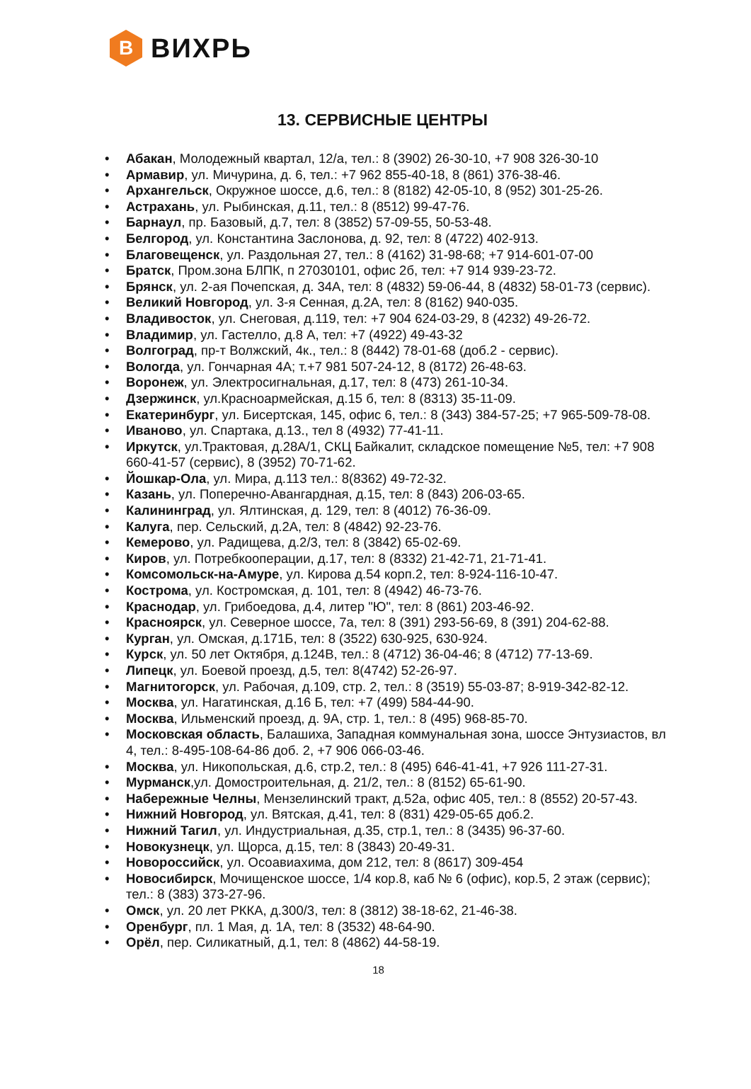В
ВИХРЬ
13. СЕРВИСНЫЕ ЦЕНТРЫ
Абакан, Молодежный квартал, 12/а, тел.: 8 (3902) 26-30-10, +7 908 326-30-10
Армавир, ул. Мичурина, д. 6, тел.: +7 962 855-40-18, 8 (861) 376-38-46.
Архангельск, Окружное шоссе, д.6, тел.: 8 (8182) 42-05-10, 8 (952) 301-25-26.
Астрахань, ул. Рыбинская, д.11, тел.: 8 (8512) 99-47-76.
Барнаул, пр. Базовый, д.7, тел: 8 (3852) 57-09-55, 50-53-48.
Белгород, ул. Константина Заслонова, д. 92, тел: 8 (4722) 402-913.
Благовещенск, ул. Раздольная 27, тел.: 8 (4162) 31-98-68; +7 914-601-07-00
Братск, Пром.зона БЛПК, п 27030101, офис 2б, тел: +7 914 939-23-72.
Брянск, ул. 2-ая Почепская, д. 34А, тел: 8 (4832) 59-06-44, 8 (4832) 58-01-73 (сервис).
Великий Новгород, ул. 3-я Сенная, д.2А, тел: 8 (8162) 940-035.
Владивосток, ул. Снеговая, д.119, тел: +7 904 624-03-29, 8 (4232) 49-26-72.
Владимир, ул. Гастелло, д.8 А, тел: +7 (4922) 49-43-32
Волгоград, пр-т Волжский, 4к., тел.: 8 (8442) 78-01-68 (доб.2 - сервис).
Вологда, ул. Гончарная 4А; т.+7 981 507-24-12, 8 (8172) 26-48-63.
Воронеж, ул. Электросигнальная, д.17, тел: 8 (473) 261-10-34.
Дзержинск, ул.Красноармейская, д.15 б, тел: 8 (8313) 35-11-09.
Екатеринбург, ул. Бисертская, 145, офис 6, тел.: 8 (343) 384-57-25; +7 965-509-78-08.
Иваново, ул. Спартака, д.13., тел 8 (4932) 77-41-11.
Иркутск, ул.Трактовая, д.28А/1, СКЦ Байкалит, складское помещение №5, тел: +7 908 660-41-57 (сервис), 8 (3952) 70-71-62.
Йошкар-Ола, ул. Мира, д.113 тел.: 8(8362) 49-72-32.
Казань, ул. Поперечно-Авангардная, д.15, тел: 8 (843) 206-03-65.
Калининград, ул. Ялтинская, д. 129, тел: 8 (4012) 76-36-09.
Калуга, пер. Сельский, д.2А, тел: 8 (4842) 92-23-76.
Кемерово, ул. Радищева, д.2/3, тел: 8 (3842) 65-02-69.
Киров, ул. Потребкооперации, д.17, тел: 8 (8332) 21-42-71, 21-71-41.
Комсомольск-на-Амуре, ул. Кирова д.54 корп.2, тел: 8-924-116-10-47.
Кострома, ул. Костромская, д. 101, тел: 8 (4942) 46-73-76.
Краснодар, ул. Грибоедова, д.4, литер "Ю", тел: 8 (861) 203-46-92.
Красноярск, ул. Северное шоссе, 7а, тел: 8 (391) 293-56-69, 8 (391) 204-62-88.
Курган, ул. Омская, д.171Б, тел: 8 (3522) 630-925, 630-924.
Курск, ул. 50 лет Октября, д.124В, тел.: 8 (4712) 36-04-46; 8 (4712) 77-13-69.
Липецк, ул. Боевой проезд, д.5, тел: 8(4742) 52-26-97.
Магнитогорск, ул. Рабочая, д.109, стр. 2, тел.: 8 (3519) 55-03-87; 8-919-342-82-12.
Москва, ул. Нагатинская, д.16 Б, тел: +7 (499) 584-44-90.
Москва, Ильменский проезд, д. 9А, стр. 1, тел.: 8 (495) 968-85-70.
Московская область, Балашиха, Западная коммунальная зона, шоссе Энтузиастов, вл 4, тел.: 8-495-108-64-86 доб. 2, +7 906 066-03-46.
Москва, ул. Никопольская, д.6, стр.2, тел.: 8 (495) 646-41-41, +7 926 111-27-31.
Мурманск,ул. Домостроительная, д. 21/2, тел.: 8 (8152) 65-61-90.
Набережные Челны, Мензелинский тракт, д.52а, офис 405, тел.: 8 (8552) 20-57-43.
Нижний Новгород, ул. Вятская, д.41, тел: 8 (831) 429-05-65 доб.2.
Нижний Тагил, ул. Индустриальная, д.35, стр.1, тел.: 8 (3435) 96-37-60.
Новокузнецк, ул. Щорса, д.15, тел: 8 (3843) 20-49-31.
Новороссийск, ул. Осоавиахима, дом 212, тел: 8 (8617) 309-454
Новосибирск, Мочищенское шоссе, 1/4 кор.8, каб № 6 (офис), кор.5, 2 этаж (сервис); тел.: 8 (383) 373-27-96.
Омск, ул. 20 лет РККА, д.300/3, тел: 8 (3812) 38-18-62, 21-46-38.
Оренбург, пл. 1 Мая, д. 1А, тел: 8 (3532) 48-64-90.
Орёл, пер. Силикатный, д.1, тел: 8 (4862) 44-58-19.
18